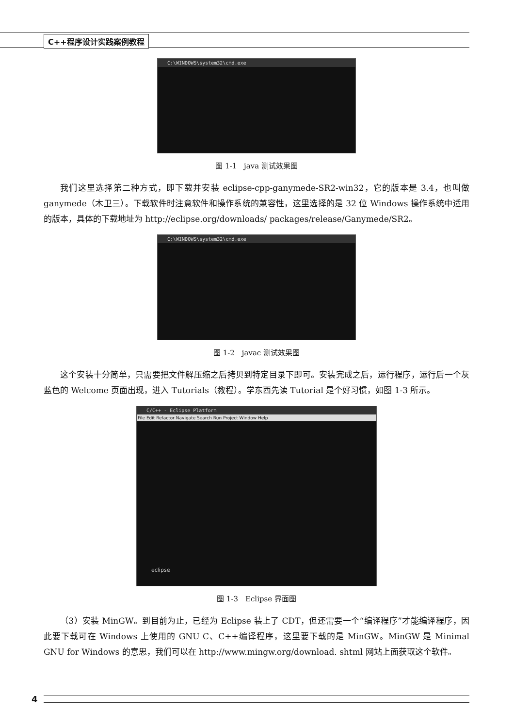C++程序设计实践案例教程
C:\WINDOWS\system32\cmd.exe
图 1-1　java 测试效果图
我们这里选择第二种方式，即下载并安装 eclipse-cpp-ganymede-SR2-win32，它的版本是 3.4，也叫做 ganymede（木卫三）。下载软件时注意软件和操作系统的兼容性，这里选择的是 32 位 Windows 操作系统中适用的版本，具体的下载地址为 http://eclipse.org/downloads/ packages/release/Ganymede/SR2。
C:\WINDOWS\system32\cmd.exe
图 1-2　javac 测试效果图
这个安装十分简单，只需要把文件解压缩之后拷贝到特定目录下即可。安装完成之后，运行程序，运行后一个灰蓝色的 Welcome 页面出现，进入 Tutorials（教程）。学东西先读 Tutorial 是个好习惯，如图 1-3 所示。
C/C++ - Eclipse Platform
File Edit Refactor Navigate Search Run Project Window Help
eclipse
图 1-3　Eclipse 界面图
（3）安装 MinGW。到目前为止，已经为 Eclipse 装上了 CDT，但还需要一个“编译程序”才能编译程序，因此要下载可在 Windows 上使用的 GNU C、C++编译程序，这里要下载的是 MinGW。MinGW 是 Minimal GNU for Windows 的意思，我们可以在 http://www.mingw.org/download. shtml 网站上面获取这个软件。
4